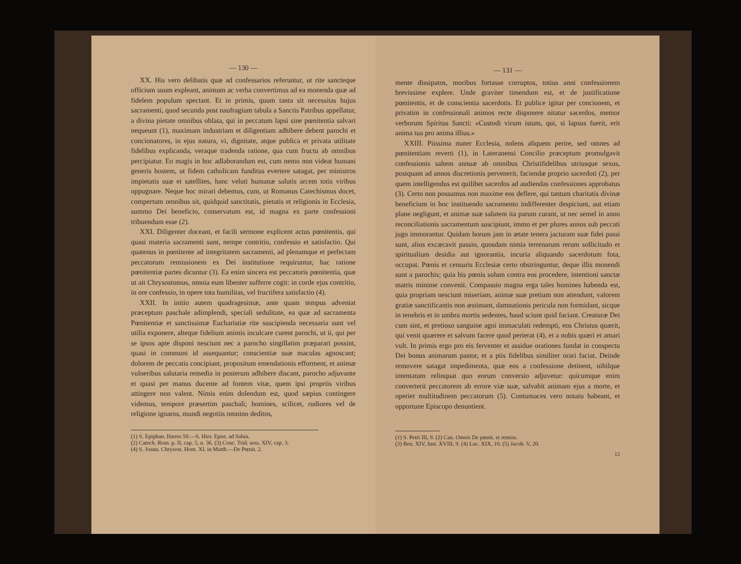— 130 —
XX. His vero delibatis quæ ad confessarios referuntur, ut rite sancteque officium suum expleant, animum ac verba convertimus ad ea monenda quæ ad fidelem populum spectant. Et in primis, quum tanta sit necessitas hujus sacramenti, quod secunda post naufragium tabula a Sanctis Patribus appellatur, a divina pietate omnibus oblata, qui in peccatum lapsi sine pœnitentia salvari nequeunt (1), maximam industriam et diligentiam adhibere debent parochi et concionatores, in ejus natura, vi, dignitate, atque publica et privata utilitate fidelibus explicanda, veraque tradenda ratione, qua cum fructu ab omnibus percipiatur. Eo magis in hoc adlaborandum est, cum nemo non videat humani generis hostem, ut fidem catholicam funditus evertere satagat, per ministros impietatis suæ et satellites, hanc veluti humanæ salutis arcem totis viribus oppugnare. Neque hoc mirari debemus, cum, ut Romanus Catechismus docet, compertum omnibus sit, quidquid sanctitatis, pietatis et religionis in Ecclesia, summo Dei beneficio, conservatum est, id magna ex parte confessioni tribuendum esse (2).
XXI. Diligenter doceant, et facili sermone explicent actus pœnitentis, qui quasi materia sacramenti sunt, nempe contritio, confessio et satisfactio. Qui quatenus in pœnitente ad integritatem sacramenti, ad plenamque et perfectam peccatorum remissionem ex Dei institutione requiruntur, hac ratione pœnitentiæ partes dicuntur (3). Ea enim sincera est peccatoris pœnitentia, quæ ut ait Chrysostomus, omnia eum libenter sufferre cogit: in corde ejus contritio, in ore confessio, in opere tota humilitas, vel fructifera satisfactio (4).
XXII. In initio autem quadragesimæ, ante quam tempus adveniat præceptum paschale adimplendi, speciali sedulitate, ea quæ ad sacramenta Pœnitentiæ et sanctissimæ Eucharistiæ rite suscipienda necessaria sunt vel utilia exponere, alteque fidelium animis inculcare curent parochi, ut ii, qui per se ipsos apte disponi nesciunt nec a parocho singillatim præparari possint, quasi in communi id assequantur; conscientiæ suæ maculas agnoscant; dolorem de peccatis concipiant, propositum emendationis efforment, et animæ vulneribus salutaria remedia in posterum adhibere discant, parocho adjuvante et quasi per manus ducente ad fontem vitæ, quem ipsi propriis viribus attingere non valent. Nimis enim dolendum est, quod sæpius contingere videmus, tempore præsertim paschali; homines, scilicet, rudiores vel de religione ignaros, mundi negotiis omnino deditos,
(1) S. Epiphan. Hæres 59.—S. Hier. Epist. ad Sabin.
(2) Catech. Rom. p. II, cap. 5, n. 36. (3) Conc. Trid. sess. XIV, cap. 3.
(4) S. Joann. Chrysost. Hom. XI. in Matth.—De Pœnit. 2.
— 131 —
mente dissipatos, moribus fortasse corruptos, totius anni confessionem brevissime explere. Unde graviter timendum est, et de justificatione pœnitentis, et de conscientia sacerdotis. Et publice igitur per concionem, et privatim in confessionali animos recte disponere nitatur sacerdos, memor verborum Spiritus Sancti: «Custodi virum istum, qui, si lapsus fuerit, erit anima tua pro anima illius.»
XXIII. Piissima mater Ecclesia, nolens aliquem perire, sed omnes ad pœnitentiam reverti (1), in Lateranensi Concilio præceptum promulgavit confessionis saltem annuæ ab omnibus Christifidelibus utriusque sexus, postquam ad annos discretionis pervenerit, faciendæ proprio sacerdoti (2), per quem intelligendus est quilibet sacerdos ad audiendas confessiones approbatus (3). Certo non possumus non maxime eos deflere, qui tantum charitatis divinæ beneficium in hoc instituendo sacramento indifferenter despiciunt, aut etiam plane negligunt, et animæ suæ salutem ita parum curant, ut nec semel in anno reconciliationis sacramentum suscipiunt, immo et per plures annos sub peccati jugo immorantur. Quidam horum jam in ætate tenera jacturam suæ fidei passi sunt, alios excæcavit passio, quosdam nimia terrenarum rerum sollicitudo et spiritualium desidia aut ignorantia, incuria aliquando sacerdotum fota, occupat. Pœnis et censuris Ecclesiæ certo obstringuntur, deque illis monendi sunt a parochis; quia his pœnis solum contra eos procedere, intentioni sanctæ matris minime convenit. Compassio magna erga tales homines habenda est, quia propriam nesciunt miseriam, animæ suæ pretium non attendunt, valorem gratiæ sanctificantis non æstimant, damnationis pericula non formidant, sicque in tenebris et in umbra mortis sedentes, haud sciunt quid faciant. Creaturæ Dei cum sint, et pretioso sanguine agni immaculati redempti, eos Christus quærit, qui venit quærere et salvum facere quod perierat (4), et a nobis quæri et amari vult. In primis ergo pro eis ferventer et assidue orationes fundat in conspectu Dei bonus animarum pastor, et a piis fidelibus similiter orari faciat. Deinde removere satagat impedimenta, quæ eos a confessione detinent, nihilque intentatum relinquat quo eorum conversio adjuvetur: quicumque enim converterit peccatorem ab errore viæ suæ, salvabit animam ejus a morte, et operiet multitudinem peccatorum (5). Contumaces vero notatu habeant, et opportune Episcopo denuntient.
(1) S. Petri III, 9. (2) Can. Omnis De pœnit. et remiss.
(3) Ben. XIV, Inst. XVIII, 9. (4) Luc. XIX, 10. (5) Jacob. V, 20.
12